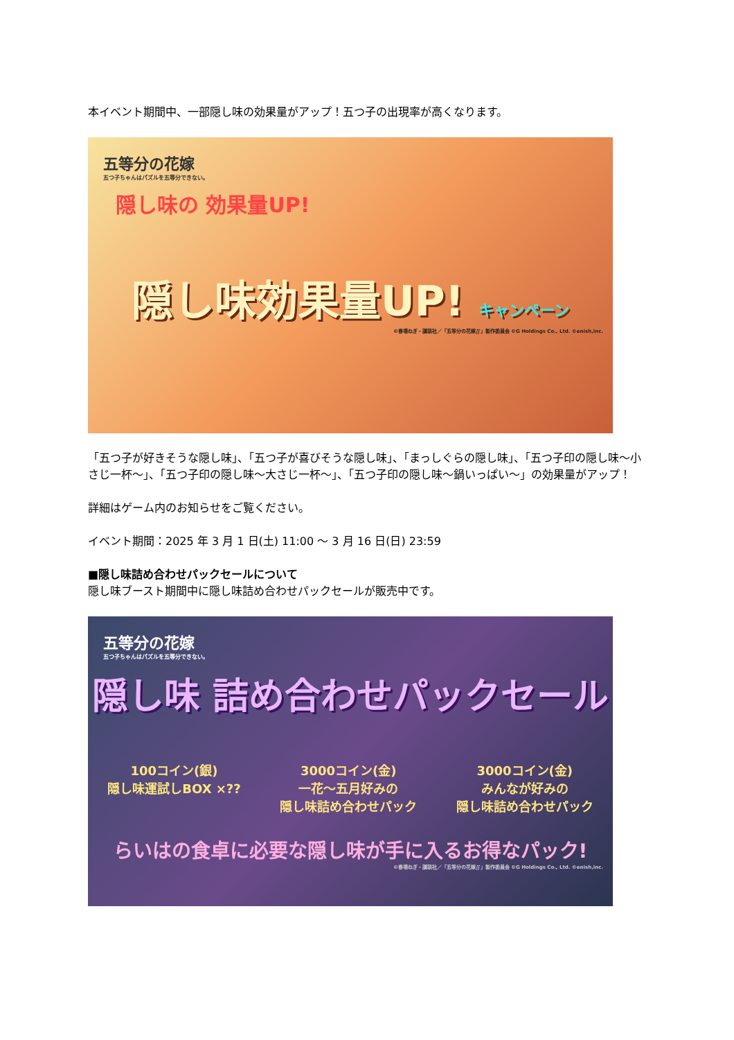本イベント期間中、一部隠し味の効果量がアップ！五つ子の出現率が高くなります。
五等分の花嫁
五つ子ちゃんはパズルを五等分できない。
隠し味の 効果量UP!
隠し味効果量UP! キャンペーン
©春場ねぎ・講談社／「五等分の花嫁∬」製作委員会 ©G Holdings Co., Ltd. ©enish,inc.
「五つ子が好きそうな隠し味」、「五つ子が喜びそうな隠し味」、「まっしぐらの隠し味」、「五つ子印の隠し味～小さじ一杯～」、「五つ子印の隠し味～大さじ一杯～」、「五つ子印の隠し味～鍋いっぱい～」の効果量がアップ！
詳細はゲーム内のお知らせをご覧ください。
イベント期間：2025 年 3 月 1 日(土) 11:00 ～ 3 月 16 日(日) 23:59
■隠し味詰め合わせパックセールについて
隠し味ブースト期間中に隠し味詰め合わせパックセールが販売中です。
五等分の花嫁
五つ子ちゃんはパズルを五等分できない。
隠し味 詰め合わせパックセール
100コイン(銀)
隠し味運試しBOX ×??
3000コイン(金)
一花～五月好みの
隠し味詰め合わせパック
3000コイン(金)
みんなが好みの
隠し味詰め合わせパック
らいはの食卓に必要な隠し味が手に入るお得なパック!
©春場ねぎ・講談社／「五等分の花嫁∬」製作委員会 ©G Holdings Co., Ltd. ©enish,inc.